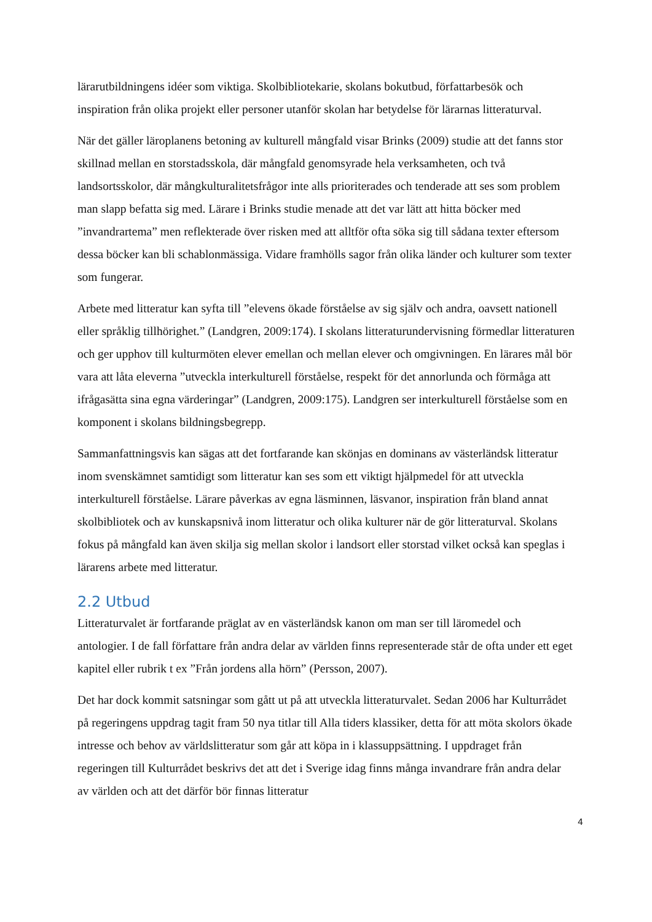lärarutbildningens idéer som viktiga. Skolbibliotekarie, skolans bokutbud, författarbesök och inspiration från olika projekt eller personer utanför skolan har betydelse för lärarnas litteraturval.
När det gäller läroplanens betoning av kulturell mångfald visar Brinks (2009) studie att det fanns stor skillnad mellan en storstadsskola, där mångfald genomsyrade hela verksamheten, och två landsortsskolor, där mångkulturalitetsfrågor inte alls prioriterades och tenderade att ses som problem man slapp befatta sig med. Lärare i Brinks studie menade att det var lätt att hitta böcker med ”invandrartema” men reflekterade över risken med att alltför ofta söka sig till sådana texter eftersom dessa böcker kan bli schablonmässiga. Vidare framhölls sagor från olika länder och kulturer som texter som fungerar.
Arbete med litteratur kan syfta till ”elevens ökade förståelse av sig själv och andra, oavsett nationell eller språklig tillhörighet.” (Landgren, 2009:174). I skolans litteraturundervisning förmedlar litteraturen och ger upphov till kulturmöten elever emellan och mellan elever och omgivningen. En lärares mål bör vara att låta eleverna ”utveckla interkulturell förståelse, respekt för det annorlunda och förmåga att ifrågasätta sina egna värderingar” (Landgren, 2009:175). Landgren ser interkulturell förståelse som en komponent i skolans bildningsbegrepp.
Sammanfattningsvis kan sägas att det fortfarande kan skönjas en dominans av västerländsk litteratur inom svenskämnet samtidigt som litteratur kan ses som ett viktigt hjälpmedel för att utveckla interkulturell förståelse. Lärare påverkas av egna läsminnen, läsvanor, inspiration från bland annat skolbibliotek och av kunskapsnivå inom litteratur och olika kulturer när de gör litteraturval. Skolans fokus på mångfald kan även skilja sig mellan skolor i landsort eller storstad vilket också kan speglas i lärarens arbete med litteratur.
2.2 Utbud
Litteraturvalet är fortfarande präglat av en västerländsk kanon om man ser till läromedel och antologier. I de fall författare från andra delar av världen finns representerade står de ofta under ett eget kapitel eller rubrik t ex ”Från jordens alla hörn” (Persson, 2007).
Det har dock kommit satsningar som gått ut på att utveckla litteraturvalet. Sedan 2006 har Kulturrådet på regeringens uppdrag tagit fram 50 nya titlar till Alla tiders klassiker, detta för att möta skolors ökade intresse och behov av världslitteratur som går att köpa in i klassuppsättning. I uppdraget från regeringen till Kulturrådet beskrivs det att det i Sverige idag finns många invandrare från andra delar av världen och att det därför bör finnas litteratur
4